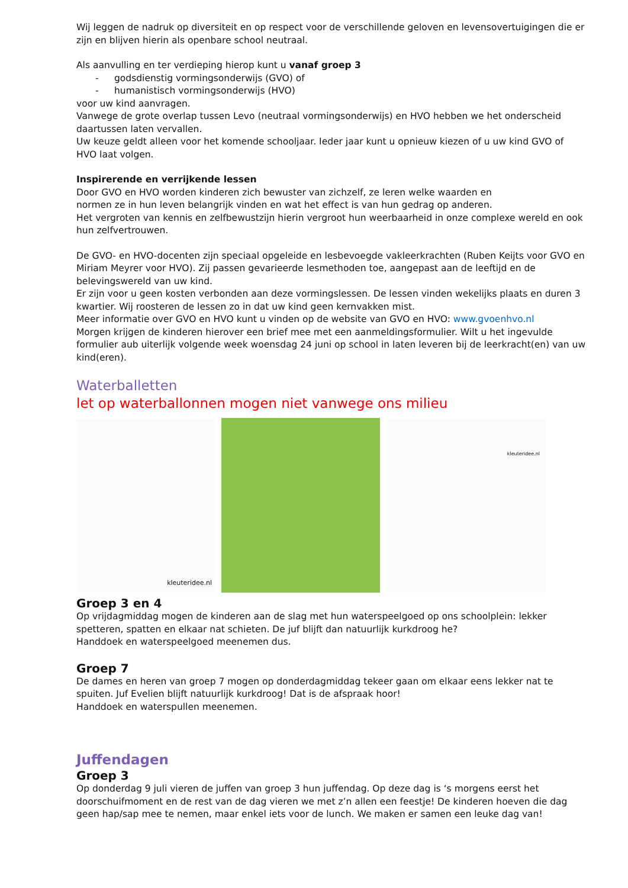Wij leggen de nadruk op diversiteit en op respect voor de verschillende geloven en levensovertuigingen die er zijn en blijven hierin als openbare school neutraal.
Als aanvulling en ter verdieping hierop kunt u vanaf groep 3
- godsdienstig vormingsonderwijs (GVO) of
- humanistisch vormingsonderwijs (HVO)
voor uw kind aanvragen.
Vanwege de grote overlap tussen Levo (neutraal vormingsonderwijs) en HVO hebben we het onderscheid daartussen laten vervallen.
Uw keuze geldt alleen voor het komende schooljaar. Ieder jaar kunt u opnieuw kiezen of u uw kind GVO of HVO laat volgen.
Inspirerende en verrijkende lessen
Door GVO en HVO worden kinderen zich bewuster van zichzelf, ze leren welke waarden en
normen ze in hun leven belangrijk vinden en wat het effect is van hun gedrag op anderen.
Het vergroten van kennis en zelfbewustzijn hierin vergroot hun weerbaarheid in onze complexe wereld en ook hun zelfvertrouwen.
De GVO- en HVO-docenten zijn speciaal opgeleide en lesbevoegde vakleerkrachten (Ruben Keijts voor GVO en Miriam Meyrer voor HVO). Zij passen gevarieerde lesmethoden toe, aangepast aan de leeftijd en de belevingswereld van uw kind.
Er zijn voor u geen kosten verbonden aan deze vormingslessen. De lessen vinden wekelijks plaats en duren 3 kwartier. Wij roosteren de lessen zo in dat uw kind geen kernvakken mist.
Meer informatie over GVO en HVO kunt u vinden op de website van GVO en HVO: www.gvoenhvo.nl
Morgen krijgen de kinderen hierover een brief mee met een aanmeldingsformulier. Wilt u het ingevulde formulier aub uiterlijk volgende week woensdag 24 juni op school in laten leveren bij de leerkracht(en) van uw kind(eren).
Waterballetten
let op waterballonnen mogen niet vanwege ons milieu
kleuteridee.nl
kleuteridee.nl
Groep 3 en 4
Op vrijdagmiddag mogen de kinderen aan de slag met hun waterspeelgoed op ons schoolplein: lekker spetteren, spatten en elkaar nat schieten. De juf blijft dan natuurlijk kurkdroog he?
Handdoek en waterspeelgoed meenemen dus.
Groep 7
De dames en heren van groep 7 mogen op donderdagmiddag tekeer gaan om elkaar eens lekker nat te spuiten. Juf Evelien blijft natuurlijk kurkdroog! Dat is de afspraak hoor!
Handdoek en waterspullen meenemen.
Juffendagen
Groep 3
Op donderdag 9 juli vieren de juffen van groep 3 hun juffendag. Op deze dag is ‘s morgens eerst het doorschuifmoment en de rest van de dag vieren we met z’n allen een feestje! De kinderen hoeven die dag geen hap/sap mee te nemen, maar enkel iets voor de lunch. We maken er samen een leuke dag van!